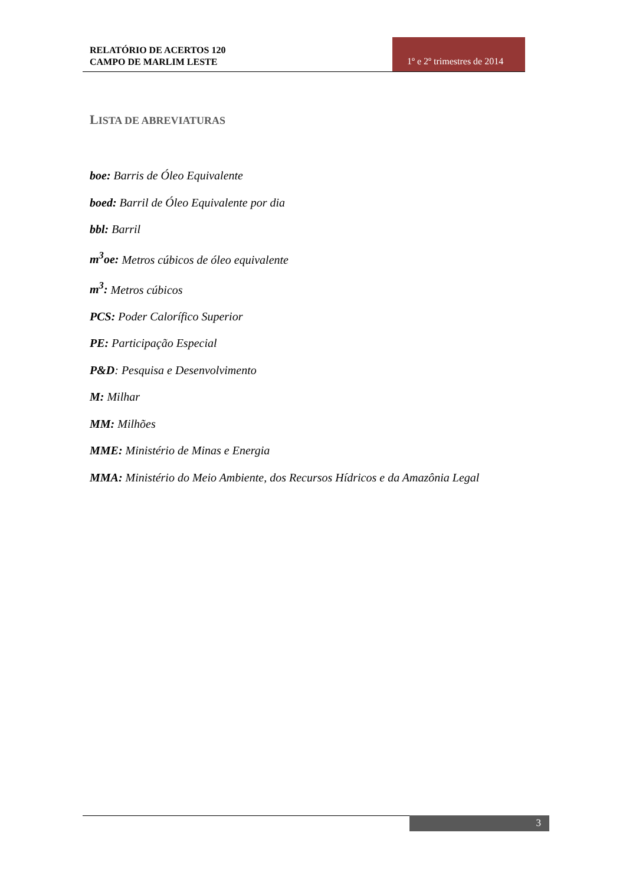RELATÓRIO DE ACERTOS 120
CAMPO DE MARLIM LESTE
1º e 2º trimestres de 2014
LISTA DE ABREVIATURAS
boe: Barris de Óleo Equivalente
boed: Barril de Óleo Equivalente por dia
bbl: Barril
m<sup>3</sup>oe: Metros cúbicos de óleo equivalente
m<sup>3</sup>: Metros cúbicos
PCS: Poder Calorífico Superior
PE: Participação Especial
P&D: Pesquisa e Desenvolvimento
M: Milhar
MM: Milhões
MME: Ministério de Minas e Energia
MMA: Ministério do Meio Ambiente, dos Recursos Hídricos e da Amazônia Legal
3